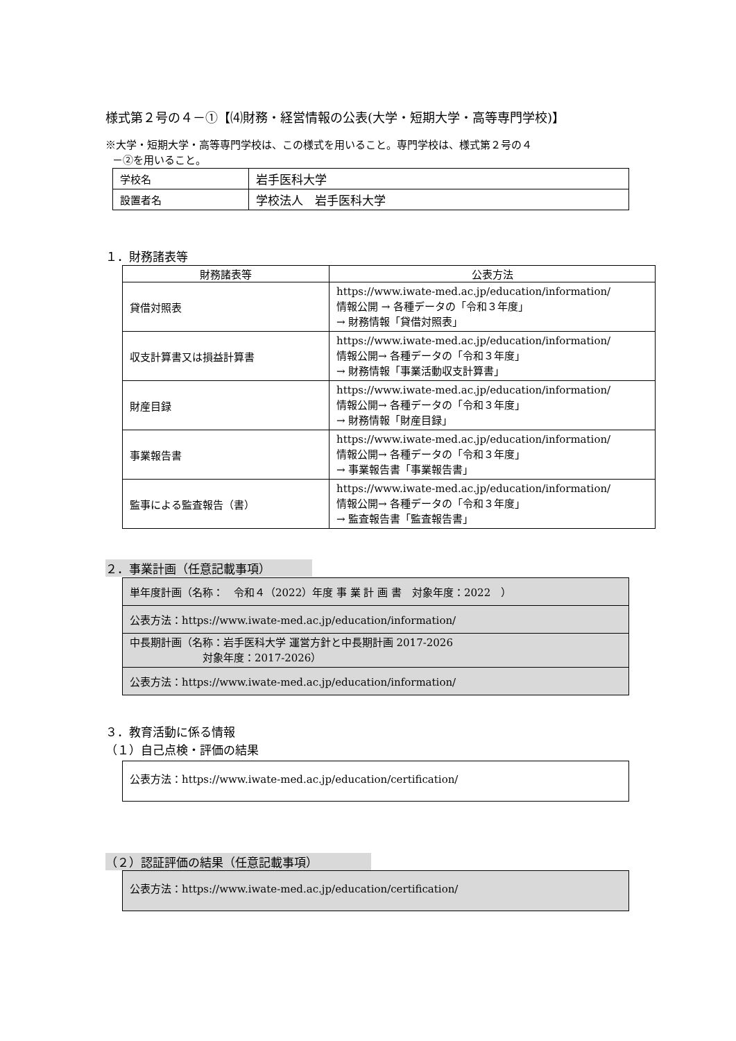様式第２号の４－①【⑷財務・経営情報の公表(大学・短期大学・高等専門学校)】
※大学・短期大学・高等専門学校は、この様式を用いること。専門学校は、様式第２号の４
－②を用いること。
| 学校名 | 岩手医科大学 |
| 設置者名 | 学校法人 岩手医科大学 |
１．財務諸表等
| 財務諸表等 | 公表方法 |
| --- | --- |
| 貸借対照表 | https://www.iwate-med.ac.jp/education/information/ 情報公開 → 各種データの「令和３年度」 → 財務情報「貸借対照表」 |
| 収支計算書又は損益計算書 | https://www.iwate-med.ac.jp/education/information/ 情報公開→ 各種データの「令和３年度」 → 財務情報「事業活動収支計算書」 |
| 財産目録 | https://www.iwate-med.ac.jp/education/information/ 情報公開→ 各種データの「令和３年度」 → 財務情報「財産目録」 |
| 事業報告書 | https://www.iwate-med.ac.jp/education/information/ 情報公開→ 各種データの「令和３年度」 → 事業報告書「事業報告書」 |
| 監事による監査報告（書） | https://www.iwate-med.ac.jp/education/information/ 情報公開→ 各種データの「令和３年度」 → 監査報告書「監査報告書」 |
２．事業計画（任意記載事項）
| 単年度計画（名称： 令和４（2022）年度 事 業 計 画 書 対象年度：2022 ） |
| 公表方法：https://www.iwate-med.ac.jp/education/information/ |
| 中長期計画（名称：岩手医科大学 運営方針と中長期計画 2017-2026 対象年度：2017-2026） |
| 公表方法：https://www.iwate-med.ac.jp/education/information/ |
３．教育活動に係る情報
（１）自己点検・評価の結果
| 公表方法：https://www.iwate-med.ac.jp/education/certification/ |
（２）認証評価の結果（任意記載事項）
| 公表方法：https://www.iwate-med.ac.jp/education/certification/ |